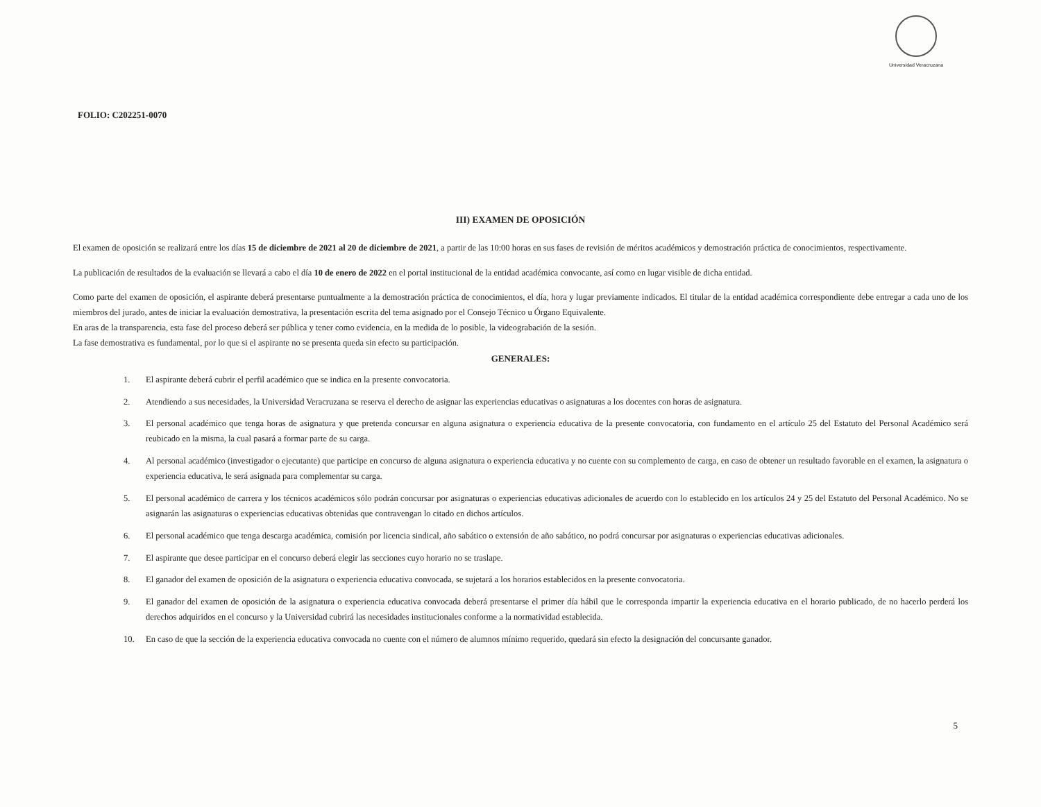Universidad Veracruzana
FOLIO: C202251-0070
III) EXAMEN DE OPOSICIÓN
El examen de oposición se realizará entre los días 15 de diciembre de 2021 al 20 de diciembre de 2021, a partir de las 10:00 horas en sus fases de revisión de méritos académicos y demostración práctica de conocimientos, respectivamente.
La publicación de resultados de la evaluación se llevará a cabo el día 10 de enero de 2022 en el portal institucional de la entidad académica convocante, así como en lugar visible de dicha entidad.
Como parte del examen de oposición, el aspirante deberá presentarse puntualmente a la demostración práctica de conocimientos, el día, hora y lugar previamente indicados. El titular de la entidad académica correspondiente debe entregar a cada uno de los miembros del jurado, antes de iniciar la evaluación demostrativa, la presentación escrita del tema asignado por el Consejo Técnico u Órgano Equivalente.
En aras de la transparencia, esta fase del proceso deberá ser pública y tener como evidencia, en la medida de lo posible, la videograbación de la sesión.
La fase demostrativa es fundamental, por lo que si el aspirante no se presenta queda sin efecto su participación.
GENERALES:
1. El aspirante deberá cubrir el perfil académico que se indica en la presente convocatoria.
2. Atendiendo a sus necesidades, la Universidad Veracruzana se reserva el derecho de asignar las experiencias educativas o asignaturas a los docentes con horas de asignatura.
3. El personal académico que tenga horas de asignatura y que pretenda concursar en alguna asignatura o experiencia educativa de la presente convocatoria, con fundamento en el artículo 25 del Estatuto del Personal Académico será reubicado en la misma, la cual pasará a formar parte de su carga.
4. Al personal académico (investigador o ejecutante) que participe en concurso de alguna asignatura o experiencia educativa y no cuente con su complemento de carga, en caso de obtener un resultado favorable en el examen, la asignatura o experiencia educativa, le será asignada para complementar su carga.
5. El personal académico de carrera y los técnicos académicos sólo podrán concursar por asignaturas o experiencias educativas adicionales de acuerdo con lo establecido en los artículos 24 y 25 del Estatuto del Personal Académico. No se asignarán las asignaturas o experiencias educativas obtenidas que contravengan lo citado en dichos artículos.
6. El personal académico que tenga descarga académica, comisión por licencia sindical, año sabático o extensión de año sabático, no podrá concursar por asignaturas o experiencias educativas adicionales.
7. El aspirante que desee participar en el concurso deberá elegir las secciones cuyo horario no se traslape.
8. El ganador del examen de oposición de la asignatura o experiencia educativa convocada, se sujetará a los horarios establecidos en la presente convocatoria.
9. El ganador del examen de oposición de la asignatura o experiencia educativa convocada deberá presentarse el primer día hábil que le corresponda impartir la experiencia educativa en el horario publicado, de no hacerlo perderá los derechos adquiridos en el concurso y la Universidad cubrirá las necesidades institucionales conforme a la normatividad establecida.
10. En caso de que la sección de la experiencia educativa convocada no cuente con el número de alumnos mínimo requerido, quedará sin efecto la designación del concursante ganador.
5